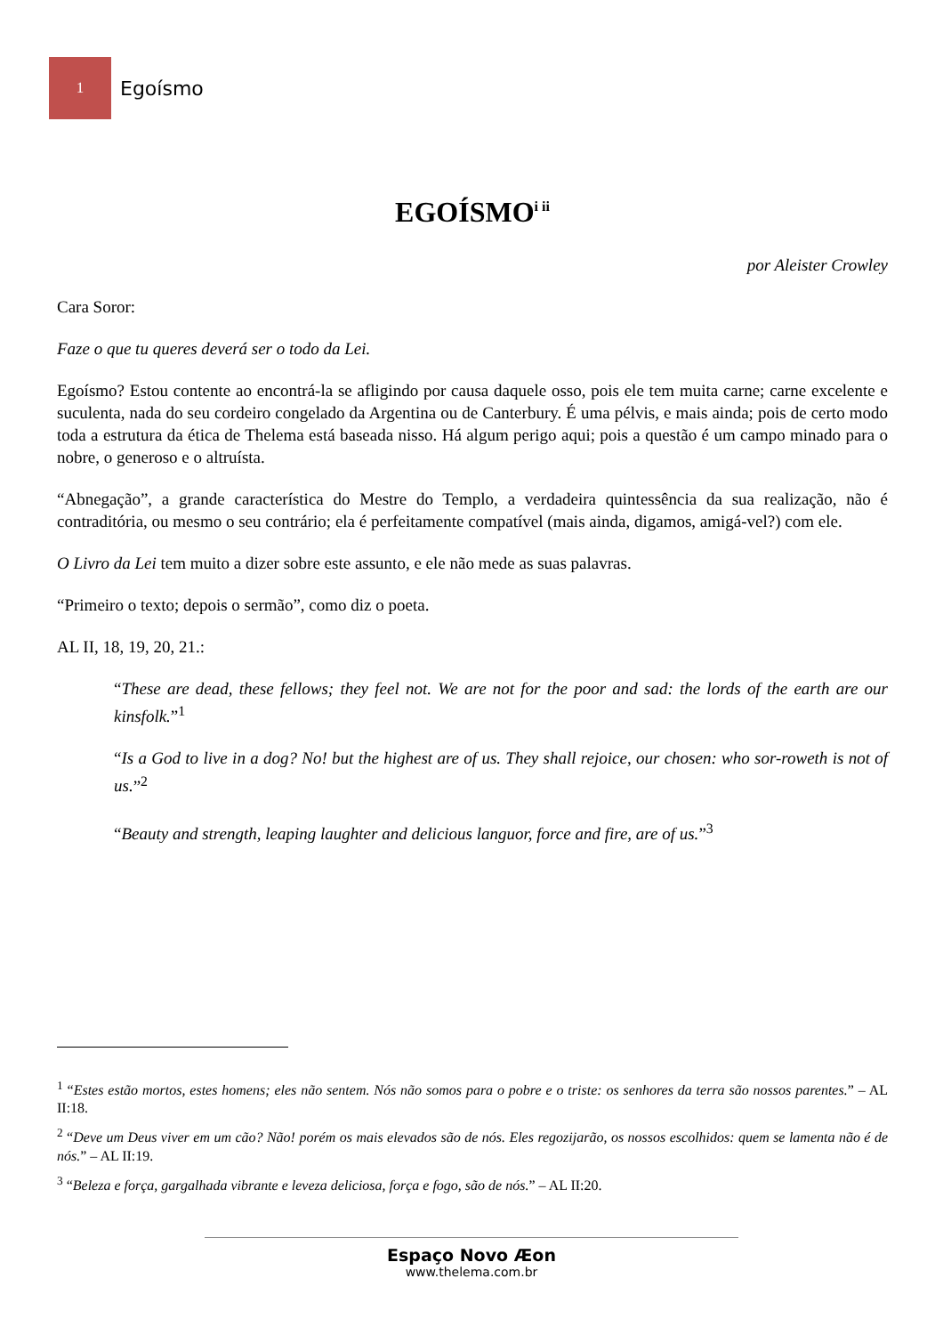1
Egoísmo
EGOÍSMO<sup>i ii</sup>
por Aleister Crowley
Cara Soror:
Faze o que tu queres deverá ser o todo da Lei.
Egoísmo? Estou contente ao encontrá-la se afligindo por causa daquele osso, pois ele tem muita carne; carne excelente e suculenta, nada do seu cordeiro congelado da Argentina ou de Canterbury. É uma pélvis, e mais ainda; pois de certo modo toda a estrutura da ética de Thelema está baseada nisso. Há algum perigo aqui; pois a questão é um campo minado para o nobre, o generoso e o altruísta.
“Abnegação”, a grande característica do Mestre do Templo, a verdadeira quintessência da sua realização, não é contraditória, ou mesmo o seu contrário; ela é perfeitamente compatível (mais ainda, digamos, amigá-vel?) com ele.
O Livro da Lei tem muito a dizer sobre este assunto, e ele não mede as suas palavras.
“Primeiro o texto; depois o sermão”, como diz o poeta.
AL II, 18, 19, 20, 21.:
“These are dead, these fellows; they feel not. We are not for the poor and sad: the lords of the earth are our kinsfolk.”<sup>1</sup>
“Is a God to live in a dog? No! but the highest are of us. They shall rejoice, our chosen: who sor-roweth is not of us.”<sup>2</sup>
“Beauty and strength, leaping laughter and delicious languor, force and fire, are of us.”<sup>3</sup>
<sup>1</sup> “Estes estão mortos, estes homens; eles não sentem. Nós não somos para o pobre e o triste: os senhores da terra são nossos parentes.” – AL II:18.
<sup>2</sup> “Deve um Deus viver em um cão? Não! porém os mais elevados são de nós. Eles regozijarão, os nossos escolhidos: quem se lamenta não é de nós.” – AL II:19.
<sup>3</sup> “Beleza e força, gargalhada vibrante e leveza deliciosa, força e fogo, são de nós.” – AL II:20.
Espaço Novo Æon
www.thelema.com.br